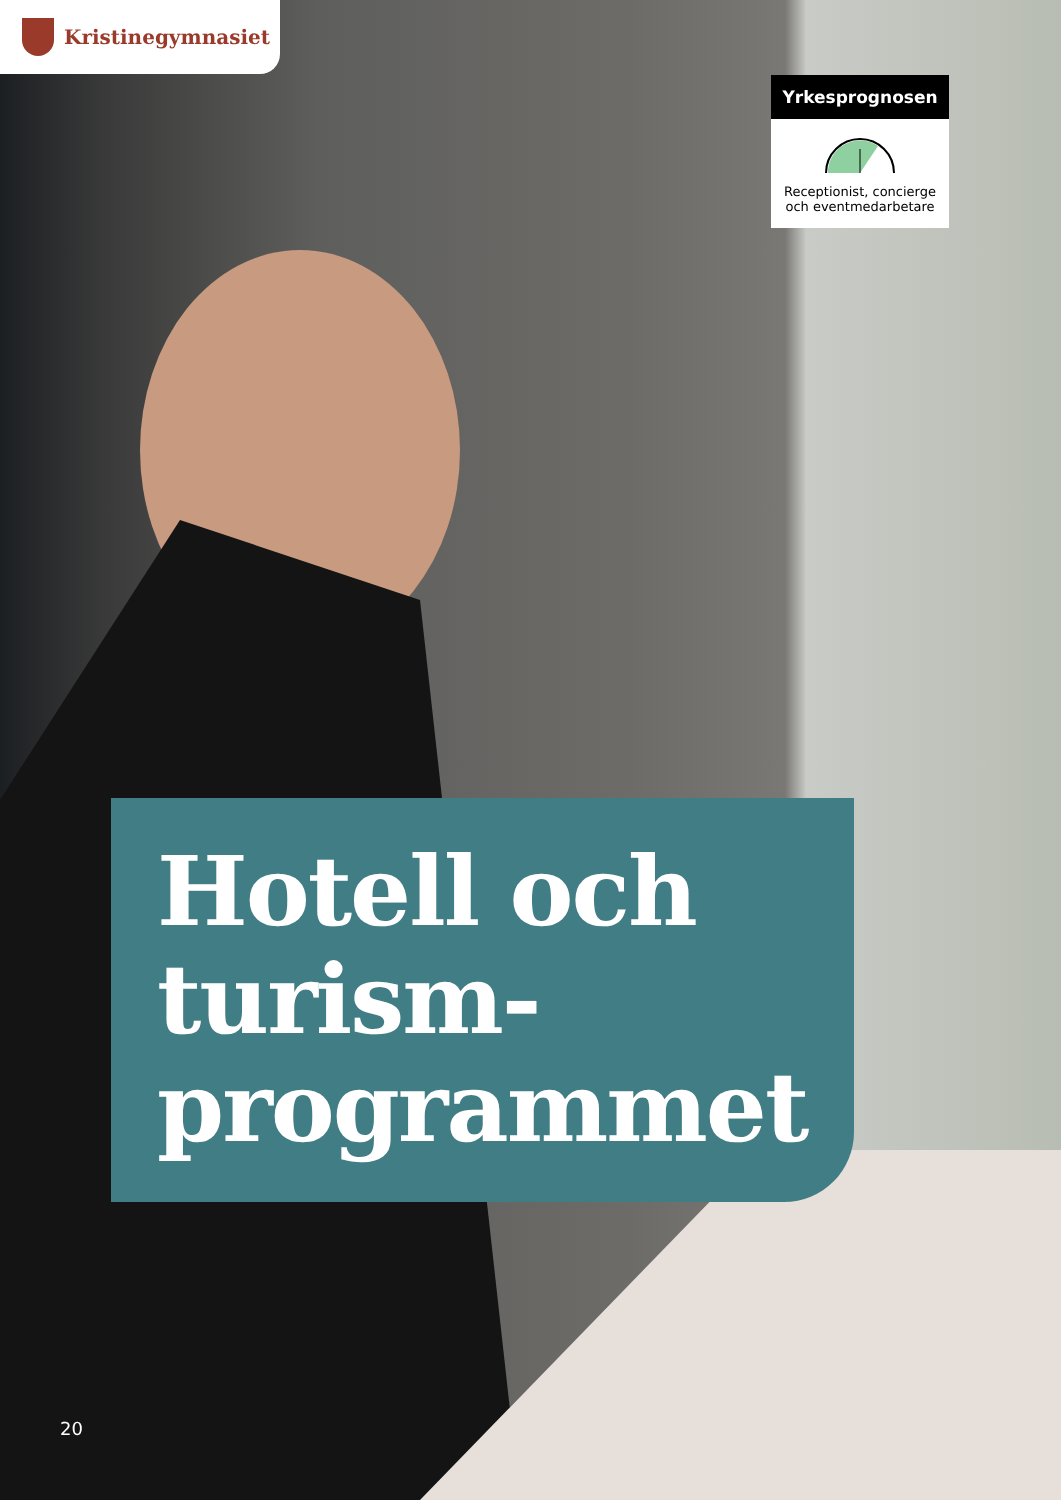Kristinegymnasiet
Yrkesprognosen
Receptionist, concierge och eventmedarbetare
Hotell och turism-
programmet
20